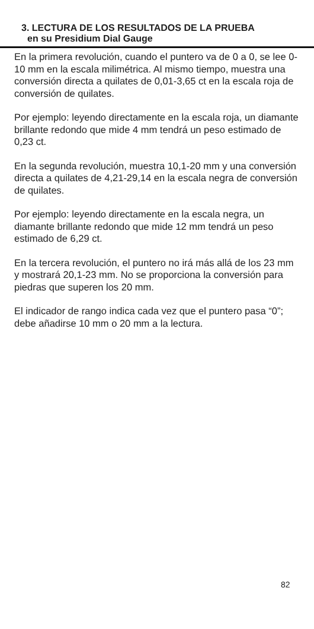3. LECTURA DE LOS RESULTADOS DE LA PRUEBA
en su Presidium Dial Gauge
En la primera revolución, cuando el puntero va de 0 a 0, se lee 0-10 mm en la escala milimétrica. Al mismo tiempo, muestra una conversión directa a quilates de 0,01-3,65 ct en la escala roja de conversión de quilates.
Por ejemplo: leyendo directamente en la escala roja, un diamante brillante redondo que mide 4 mm tendrá un peso estimado de 0,23 ct.
En la segunda revolución, muestra 10,1-20 mm y una conversión directa a quilates de 4,21-29,14 en la escala negra de conversión de quilates.
Por ejemplo: leyendo directamente en la escala negra, un diamante brillante redondo que mide 12 mm tendrá un peso estimado de 6,29 ct.
En la tercera revolución, el puntero no irá más allá de los 23 mm y mostrará 20,1-23 mm. No se proporciona la conversión para piedras que superen los 20 mm.
El indicador de rango indica cada vez que el puntero pasa “0”; debe añadirse 10 mm o 20 mm a la lectura.
82